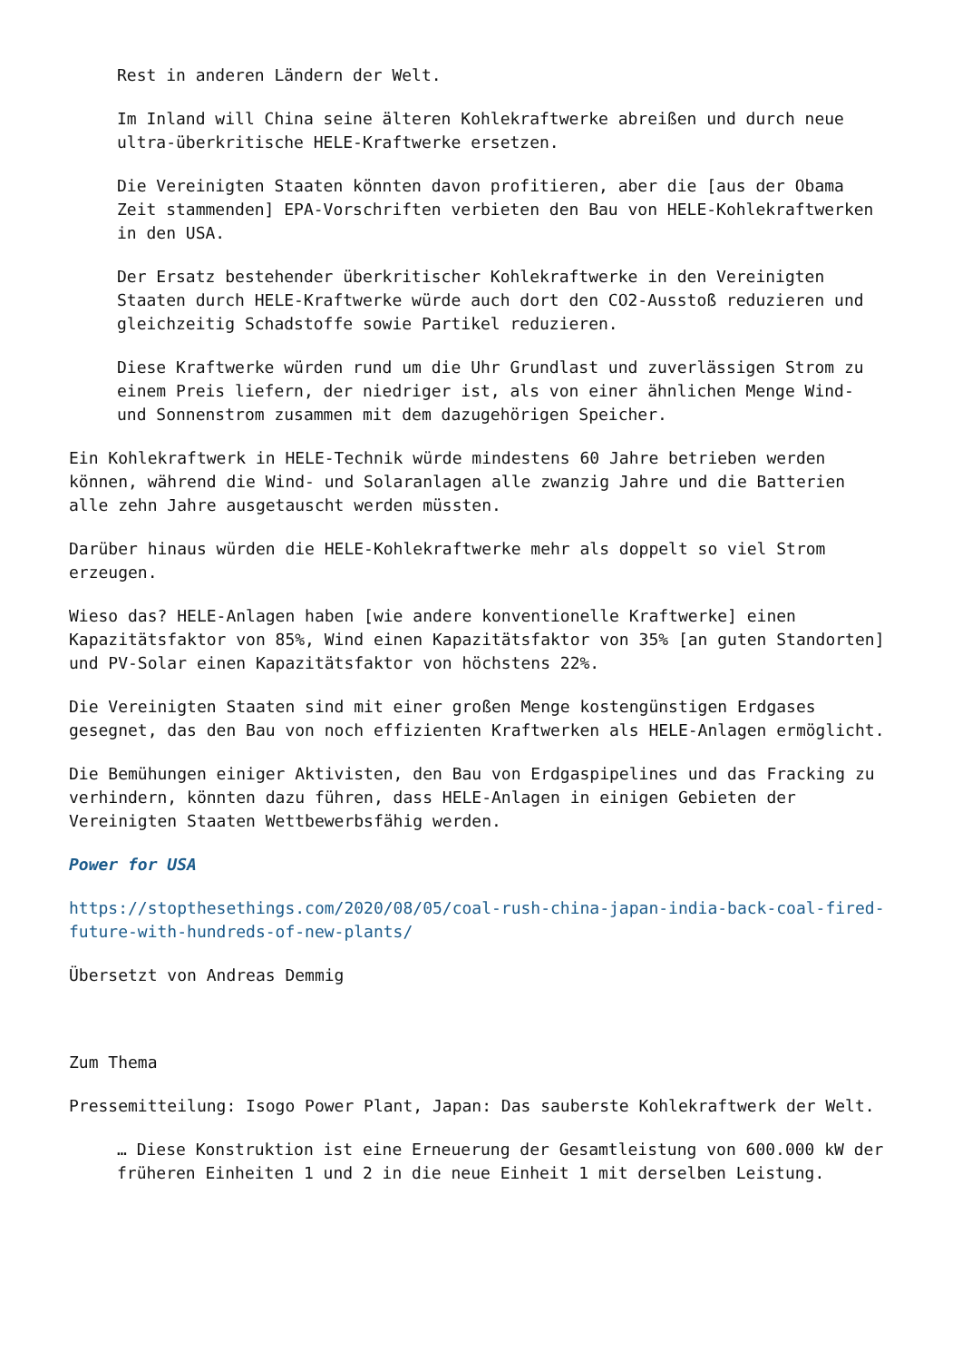Rest in anderen Ländern der Welt.
Im Inland will China seine älteren Kohlekraftwerke abreißen und durch neue ultra-überkritische HELE-Kraftwerke ersetzen.
Die Vereinigten Staaten könnten davon profitieren, aber die [aus der Obama Zeit stammenden] EPA-Vorschriften verbieten den Bau von HELE-Kohlekraftwerken in den USA.
Der Ersatz bestehender überkritischer Kohlekraftwerke in den Vereinigten Staaten durch HELE-Kraftwerke würde auch dort den CO2-Ausstoß reduzieren und gleichzeitig Schadstoffe sowie Partikel reduzieren.
Diese Kraftwerke würden rund um die Uhr Grundlast und zuverlässigen Strom zu einem Preis liefern, der niedriger ist, als von einer ähnlichen Menge Wind- und Sonnenstrom zusammen mit dem dazugehörigen Speicher.
Ein Kohlekraftwerk in HELE-Technik würde mindestens 60 Jahre betrieben werden können, während die Wind- und Solaranlagen alle zwanzig Jahre und die Batterien alle zehn Jahre ausgetauscht werden müssten.
Darüber hinaus würden die HELE-Kohlekraftwerke mehr als doppelt so viel Strom erzeugen.
Wieso das? HELE-Anlagen haben [wie andere konventionelle Kraftwerke] einen Kapazitätsfaktor von 85%, Wind einen Kapazitätsfaktor von 35% [an guten Standorten] und PV-Solar einen Kapazitätsfaktor von höchstens 22%.
Die Vereinigten Staaten sind mit einer großen Menge kostengünstigen Erdgases gesegnet, das den Bau von noch effizienten Kraftwerken als HELE-Anlagen ermöglicht.
Die Bemühungen einiger Aktivisten, den Bau von Erdgaspipelines und das Fracking zu verhindern, könnten dazu führen, dass HELE-Anlagen in einigen Gebieten der Vereinigten Staaten Wettbewerbsfähig werden.
Power for USA
https://stopthesethings.com/2020/08/05/coal-rush-china-japan-india-back-coal-fired-future-with-hundreds-of-new-plants/
Übersetzt von Andreas Demmig
Zum Thema
Pressemitteilung: Isogo Power Plant, Japan: Das sauberste Kohlekraftwerk der Welt.
… Diese Konstruktion ist eine Erneuerung der Gesamtleistung von 600.000 kW der früheren Einheiten 1 und 2 in die neue Einheit 1 mit derselben Leistung.